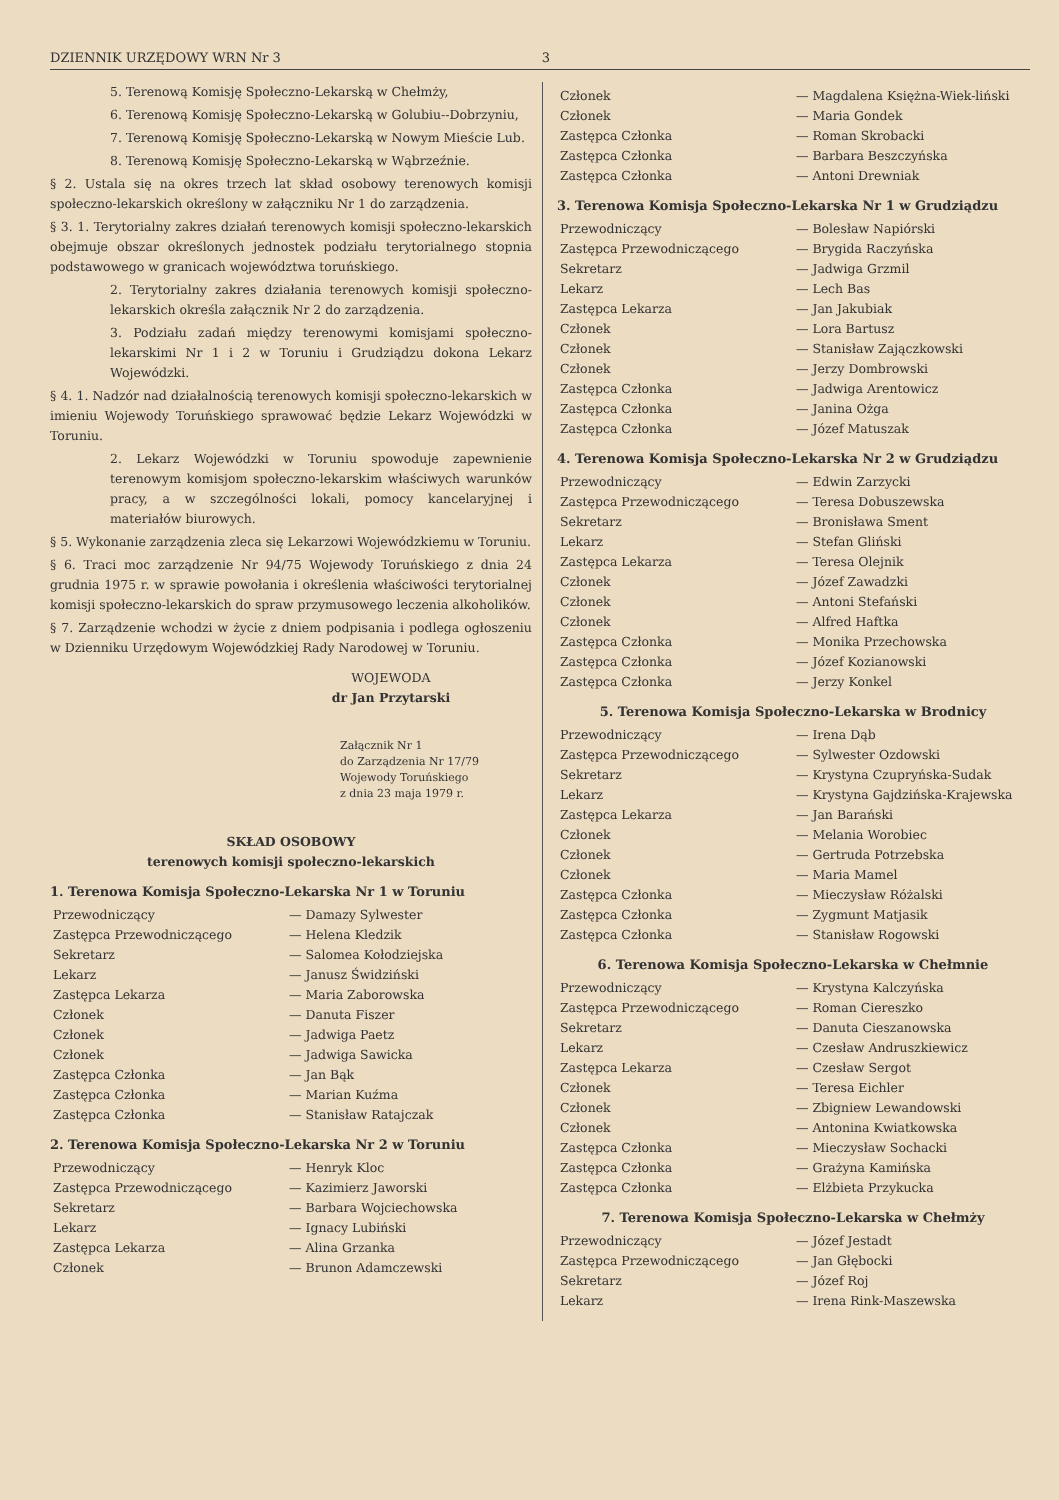DZIENNIK URZĘDOWY WRN Nr 3 3
5. Terenową Komisję Społeczno-Lekarską w Chełmży,
6. Terenową Komisję Społeczno-Lekarską w Golubiu--Dobrzyniu,
7. Terenową Komisję Społeczno-Lekarską w Nowym Mieście Lub.
8. Terenową Komisję Społeczno-Lekarską w Wąbrzeźnie.
§ 2. Ustala się na okres trzech lat skład osobowy terenowych komisji społeczno-lekarskich określony w załączniku Nr 1 do zarządzenia.
§ 3. 1. Terytorialny zakres działań terenowych komisji społeczno-lekarskich obejmuje obszar określonych jednostek podziału terytorialnego stopnia podstawowego w granicach województwa toruńskiego.
2. Terytorialny zakres działania terenowych komisji społeczno-lekarskich określa załącznik Nr 2 do zarządzenia.
3. Podziału zadań między terenowymi komisjami społeczno-lekarskimi Nr 1 i 2 w Toruniu i Grudziądzu dokona Lekarz Wojewódzki.
§ 4. 1. Nadzór nad działalnością terenowych komisji społeczno-lekarskich w imieniu Wojewody Toruńskiego sprawować będzie Lekarz Wojewódzki w Toruniu.
2. Lekarz Wojewódzki w Toruniu spowoduje zapewnienie terenowym komisjom społeczno-lekarskim właściwych warunków pracy, a w szczególności lokali, pomocy kancelaryjnej i materiałów biurowych.
§ 5. Wykonanie zarządzenia zleca się Lekarzowi Wojewódzkiemu w Toruniu.
§ 6. Traci moc zarządzenie Nr 94/75 Wojewody Toruńskiego z dnia 24 grudnia 1975 r. w sprawie powołania i określenia właściwości terytorialnej komisji społeczno-lekarskich do spraw przymusowego leczenia alkoholików.
§ 7. Zarządzenie wchodzi w życie z dniem podpisania i podlega ogłoszeniu w Dzienniku Urzędowym Wojewódzkiej Rady Narodowej w Toruniu.
WOJEWODA
dr Jan Przytarski
Załącznik Nr 1
do Zarządzenia Nr 17/79
Wojewody Toruńskiego
z dnia 23 maja 1979 r.
SKŁAD OSOBOWY
terenowych komisji społeczno-lekarskich
1. Terenowa Komisja Społeczno-Lekarska Nr 1 w Toruniu
| Przewodniczący | — Damazy Sylwester |
| Zastępca Przewodniczącego | — Helena Kledzik |
| Sekretarz | — Salomea Kołodziejska |
| Lekarz | — Janusz Świdziński |
| Zastępca Lekarza | — Maria Zaborowska |
| Członek | — Danuta Fiszer |
| Członek | — Jadwiga Paetz |
| Członek | — Jadwiga Sawicka |
| Zastępca Członka | — Jan Bąk |
| Zastępca Członka | — Marian Kuźma |
| Zastępca Członka | — Stanisław Ratajczak |
2. Terenowa Komisja Społeczno-Lekarska Nr 2 w Toruniu
| Przewodniczący | — Henryk Kloc |
| Zastępca Przewodniczącego | — Kazimierz Jaworski |
| Sekretarz | — Barbara Wojciechowska |
| Lekarz | — Ignacy Lubiński |
| Zastępca Lekarza | — Alina Grzanka |
| Członek | — Brunon Adamczewski |
| Członek | — Magdalena Księżna-Wiek-liński |
| Członek | — Maria Gondek |
| Zastępca Członka | — Roman Skrobacki |
| Zastępca Członka | — Barbara Beszczyńska |
| Zastępca Członka | — Antoni Drewniak |
3. Terenowa Komisja Społeczno-Lekarska Nr 1 w Grudziądzu
| Przewodniczący | — Bolesław Napiórski |
| Zastępca Przewodniczącego | — Brygida Raczyńska |
| Sekretarz | — Jadwiga Grzmil |
| Lekarz | — Lech Bas |
| Zastępca Lekarza | — Jan Jakubiak |
| Członek | — Lora Bartusz |
| Członek | — Stanisław Zajączkowski |
| Członek | — Jerzy Dombrowski |
| Zastępca Członka | — Jadwiga Arentowicz |
| Zastępca Członka | — Janina Ożga |
| Zastępca Członka | — Józef Matuszak |
4. Terenowa Komisja Społeczno-Lekarska Nr 2 w Grudziądzu
| Przewodniczący | — Edwin Zarzycki |
| Zastępca Przewodniczącego | — Teresa Dobuszewska |
| Sekretarz | — Bronisława Sment |
| Lekarz | — Stefan Gliński |
| Zastępca Lekarza | — Teresa Olejnik |
| Członek | — Józef Zawadzki |
| Członek | — Antoni Stefański |
| Członek | — Alfred Haftka |
| Zastępca Członka | — Monika Przechowska |
| Zastępca Członka | — Józef Kozianowski |
| Zastępca Członka | — Jerzy Konkel |
5. Terenowa Komisja Społeczno-Lekarska w Brodnicy
| Przewodniczący | — Irena Dąb |
| Zastępca Przewodniczącego | — Sylwester Ozdowski |
| Sekretarz | — Krystyna Czupryńska-Sudak |
| Lekarz | — Krystyna Gajdzińska-Krajewska |
| Zastępca Lekarza | — Jan Barański |
| Członek | — Melania Worobiec |
| Członek | — Gertruda Potrzebska |
| Członek | — Maria Mamel |
| Zastępca Członka | — Mieczysław Różalski |
| Zastępca Członka | — Zygmunt Matjasik |
| Zastępca Członka | — Stanisław Rogowski |
6. Terenowa Komisja Społeczno-Lekarska w Chełmnie
| Przewodniczący | — Krystyna Kalczyńska |
| Zastępca Przewodniczącego | — Roman Ciereszko |
| Sekretarz | — Danuta Cieszanowska |
| Lekarz | — Czesław Andruszkiewicz |
| Zastępca Lekarza | — Czesław Sergot |
| Członek | — Teresa Eichler |
| Członek | — Zbigniew Lewandowski |
| Członek | — Antonina Kwiatkowska |
| Zastępca Członka | — Mieczysław Sochacki |
| Zastępca Członka | — Grażyna Kamińska |
| Zastępca Członka | — Elżbieta Przykucka |
7. Terenowa Komisja Społeczno-Lekarska w Chełmży
| Przewodniczący | — Józef Jestadt |
| Zastępca Przewodniczącego | — Jan Głębocki |
| Sekretarz | — Józef Roj |
| Lekarz | — Irena Rink-Maszewska |